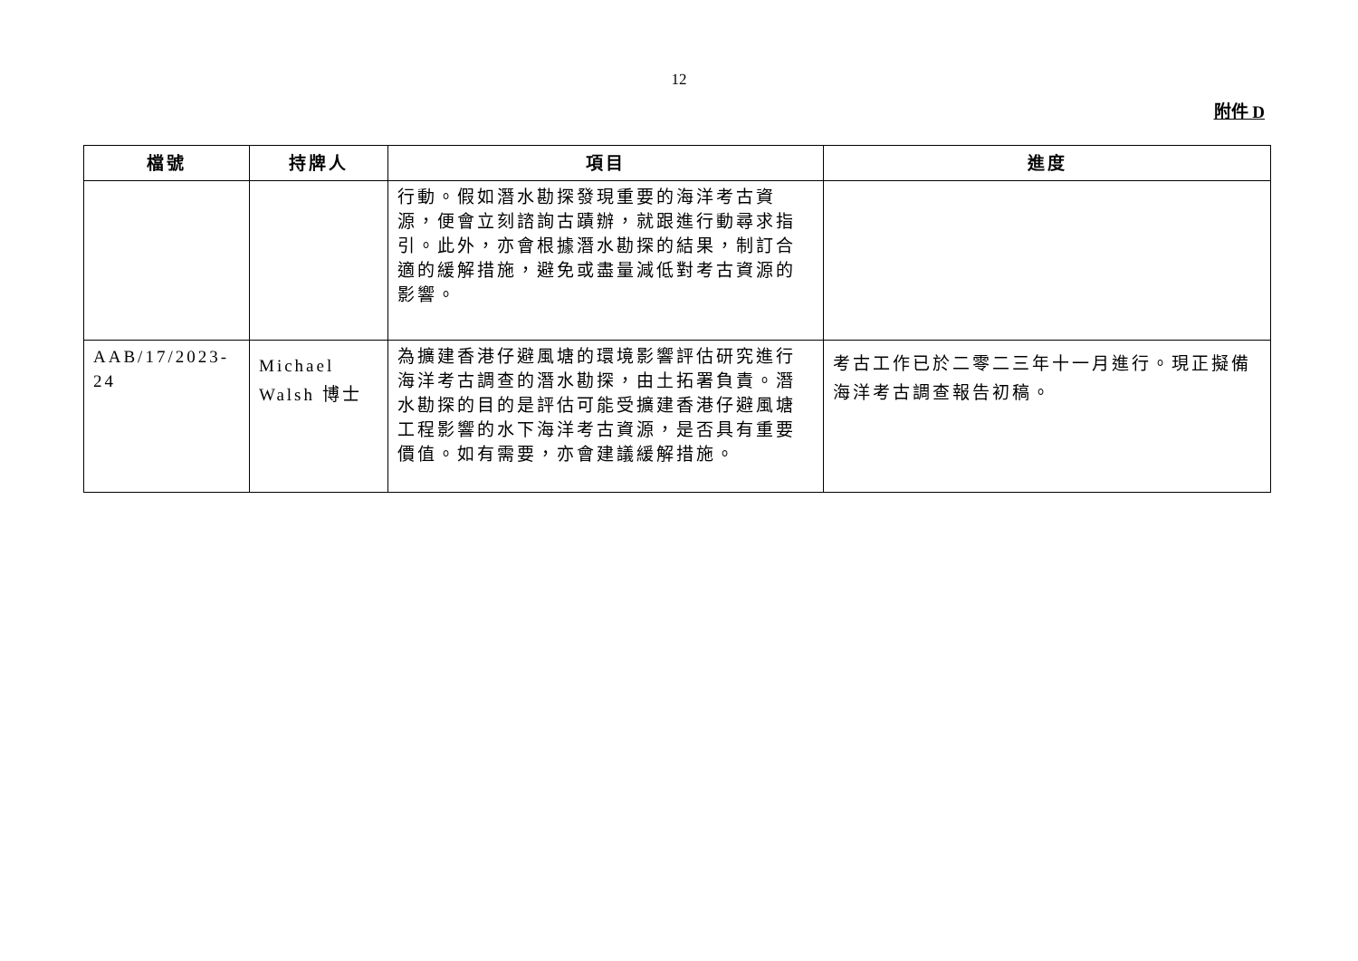12
附件 D
| 檔號 | 持牌人 | 項目 | 進度 |
| --- | --- | --- | --- |
| | | 行動。假如潛水勘探發現重要的海洋考古資源，便會立刻諮詢古蹟辦，就跟進行動尋求指引。此外，亦會根據潛水勘探的結果，制訂合適的緩解措施，避免或盡量減低對考古資源的影響。 | |
| AAB/17/2023-24 | Michael Walsh 博士 | 為擴建香港仔避風塘的環境影響評估研究進行海洋考古調查的潛水勘探，由土拓署負責。潛水勘探的目的是評估可能受擴建香港仔避風塘工程影響的水下海洋考古資源，是否具有重要價值。如有需要，亦會建議緩解措施。 | 考古工作已於二零二三年十一月進行。現正擬備海洋考古調查報告初稿。 |